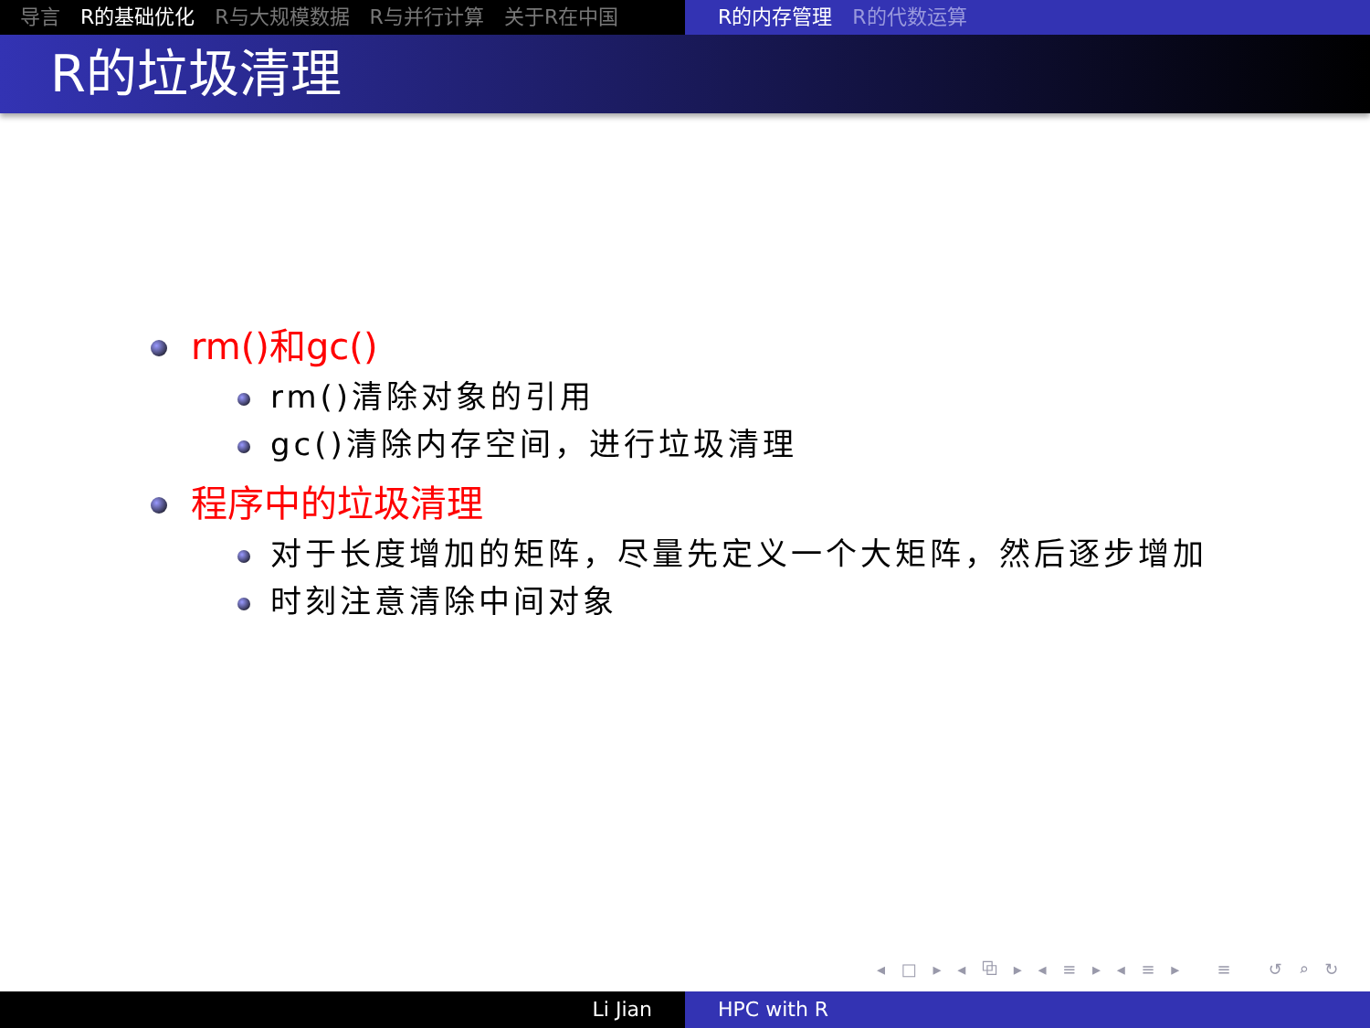导言 R的基础优化 R与大规模数据 R与并行计算 关于R在中国 R的内存管理 R的代数运算
R的垃圾清理
rm()和gc()
rm()清除对象的引用
gc()清除内存空间，进行垃圾清理
程序中的垃圾清理
对于长度增加的矩阵，尽量先定义一个大矩阵，然后逐步增加
时刻注意清除中间对象
◂ □ ▸ ◂ ⧉ ▸ ◂ ≡ ▸ ◂ ≡ ▸ ≡ ↺ ⌕ ↻
Li Jian HPC with R